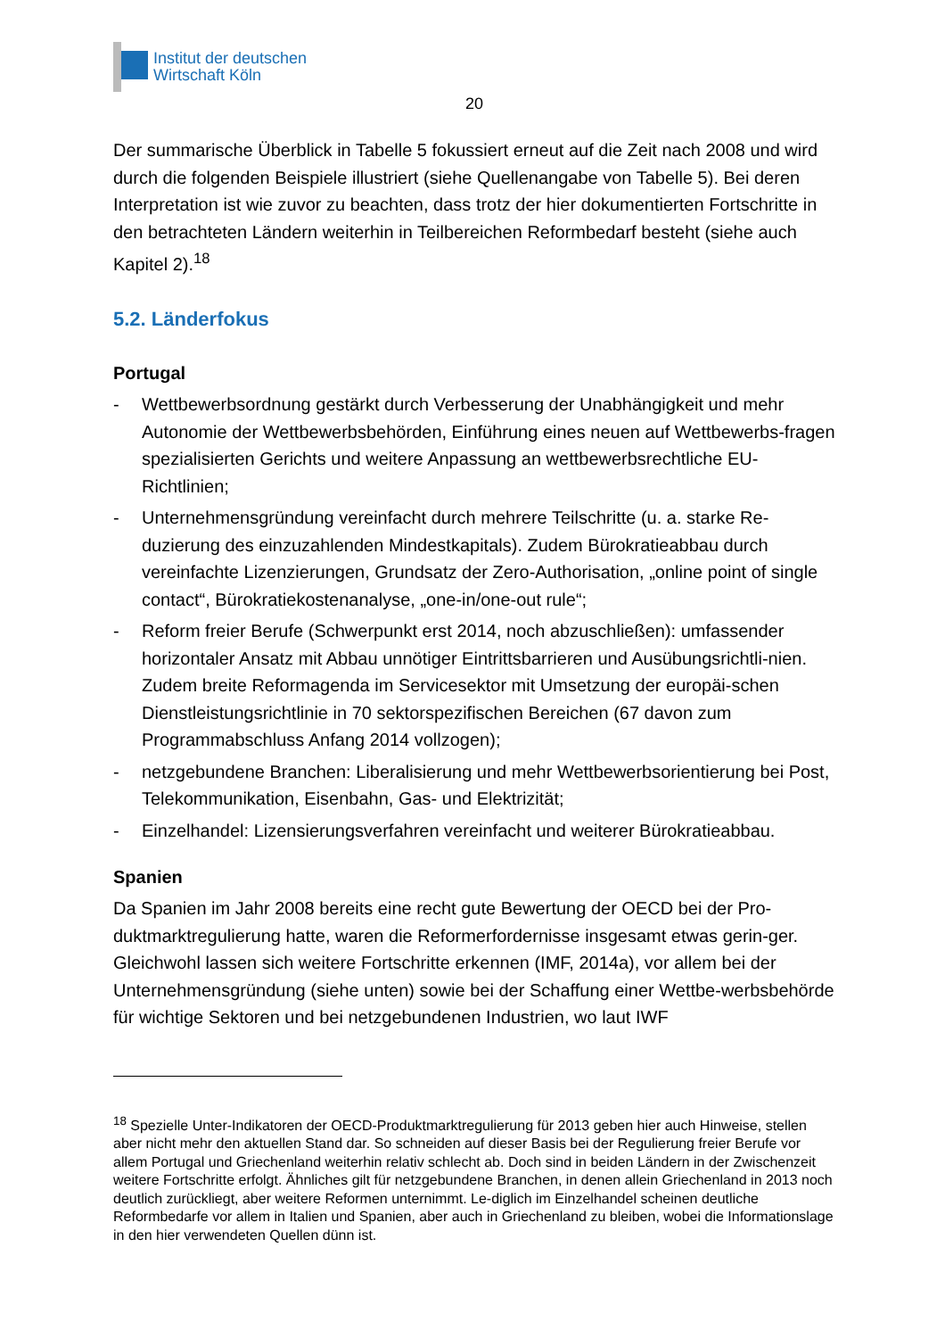Institut der deutschen
Wirtschaft Köln
20
Der summarische Überblick in Tabelle 5 fokussiert erneut auf die Zeit nach 2008 und wird durch die folgenden Beispiele illustriert (siehe Quellenangabe von Tabelle 5). Bei deren Interpretation ist wie zuvor zu beachten, dass trotz der hier dokumentierten Fortschritte in den betrachteten Ländern weiterhin in Teilbereichen Reformbedarf besteht (siehe auch Kapitel 2).<sup>18</sup>
5.2. Länderfokus
Portugal
- Wettbewerbsordnung gestärkt durch Verbesserung der Unabhängigkeit und mehr Autonomie der Wettbewerbsbehörden, Einführung eines neuen auf Wettbewerbs-fragen spezialisierten Gerichts und weitere Anpassung an wettbewerbsrechtliche EU-Richtlinien;
- Unternehmensgründung vereinfacht durch mehrere Teilschritte (u. a. starke Re-duzierung des einzuzahlenden Mindestkapitals). Zudem Bürokratieabbau durch vereinfachte Lizenzierungen, Grundsatz der Zero-Authorisation, „online point of single contact“, Bürokratiekostenanalyse, „one-in/one-out rule“;
- Reform freier Berufe (Schwerpunkt erst 2014, noch abzuschließen): umfassender horizontaler Ansatz mit Abbau unnötiger Eintrittsbarrieren und Ausübungsrichtli-nien. Zudem breite Reformagenda im Servicesektor mit Umsetzung der europäi-schen Dienstleistungsrichtlinie in 70 sektorspezifischen Bereichen (67 davon zum Programmabschluss Anfang 2014 vollzogen);
- netzgebundene Branchen: Liberalisierung und mehr Wettbewerbsorientierung bei Post, Telekommunikation, Eisenbahn, Gas- und Elektrizität;
- Einzelhandel: Lizensierungsverfahren vereinfacht und weiterer Bürokratieabbau.
Spanien
Da Spanien im Jahr 2008 bereits eine recht gute Bewertung der OECD bei der Pro-duktmarktregulierung hatte, waren die Reformerfordernisse insgesamt etwas gerin-ger. Gleichwohl lassen sich weitere Fortschritte erkennen (IMF, 2014a), vor allem bei der Unternehmensgründung (siehe unten) sowie bei der Schaffung einer Wettbe-werbsbehörde für wichtige Sektoren und bei netzgebundenen Industrien, wo laut IWF
<sup>18</sup> Spezielle Unter-Indikatoren der OECD-Produktmarktregulierung für 2013 geben hier auch Hinweise, stellen aber nicht mehr den aktuellen Stand dar. So schneiden auf dieser Basis bei der Regulierung freier Berufe vor allem Portugal und Griechenland weiterhin relativ schlecht ab. Doch sind in beiden Ländern in der Zwischenzeit weitere Fortschritte erfolgt. Ähnliches gilt für netzgebundene Branchen, in denen allein Griechenland in 2013 noch deutlich zurückliegt, aber weitere Reformen unternimmt. Le-diglich im Einzelhandel scheinen deutliche Reformbedarfe vor allem in Italien und Spanien, aber auch in Griechenland zu bleiben, wobei die Informationslage in den hier verwendeten Quellen dünn ist.